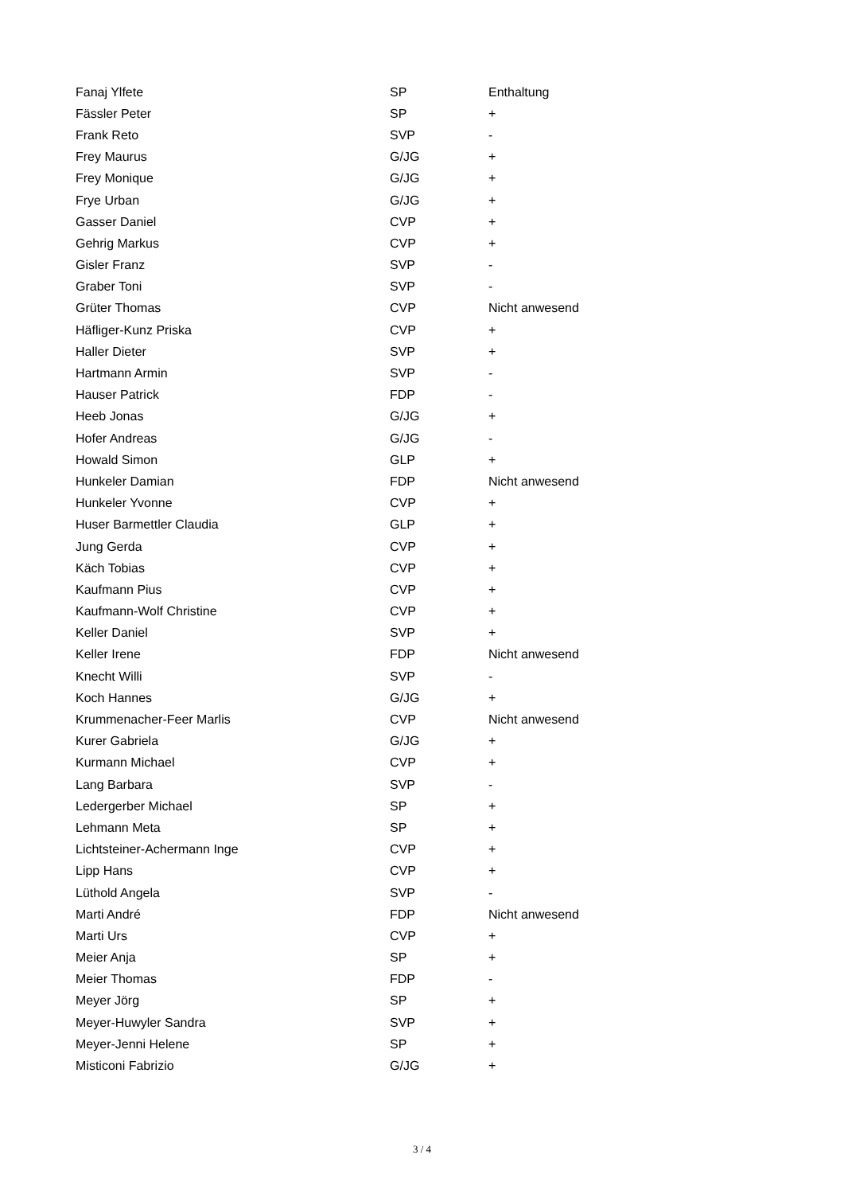| Fanaj Ylfete | SP | Enthaltung |
| Fässler Peter | SP | + |
| Frank Reto | SVP | - |
| Frey Maurus | G/JG | + |
| Frey Monique | G/JG | + |
| Frye Urban | G/JG | + |
| Gasser Daniel | CVP | + |
| Gehrig Markus | CVP | + |
| Gisler Franz | SVP | - |
| Graber Toni | SVP | - |
| Grüter Thomas | CVP | Nicht anwesend |
| Häfliger-Kunz Priska | CVP | + |
| Haller Dieter | SVP | + |
| Hartmann Armin | SVP | - |
| Hauser Patrick | FDP | - |
| Heeb Jonas | G/JG | + |
| Hofer Andreas | G/JG | - |
| Howald Simon | GLP | + |
| Hunkeler Damian | FDP | Nicht anwesend |
| Hunkeler Yvonne | CVP | + |
| Huser Barmettler Claudia | GLP | + |
| Jung Gerda | CVP | + |
| Käch Tobias | CVP | + |
| Kaufmann Pius | CVP | + |
| Kaufmann-Wolf Christine | CVP | + |
| Keller Daniel | SVP | + |
| Keller Irene | FDP | Nicht anwesend |
| Knecht Willi | SVP | - |
| Koch Hannes | G/JG | + |
| Krummenacher-Feer Marlis | CVP | Nicht anwesend |
| Kurer Gabriela | G/JG | + |
| Kurmann Michael | CVP | + |
| Lang Barbara | SVP | - |
| Ledergerber Michael | SP | + |
| Lehmann Meta | SP | + |
| Lichtsteiner-Achermann Inge | CVP | + |
| Lipp Hans | CVP | + |
| Lüthold Angela | SVP | - |
| Marti André | FDP | Nicht anwesend |
| Marti Urs | CVP | + |
| Meier Anja | SP | + |
| Meier Thomas | FDP | - |
| Meyer Jörg | SP | + |
| Meyer-Huwyler Sandra | SVP | + |
| Meyer-Jenni Helene | SP | + |
| Misticoni Fabrizio | G/JG | + |
3 / 4